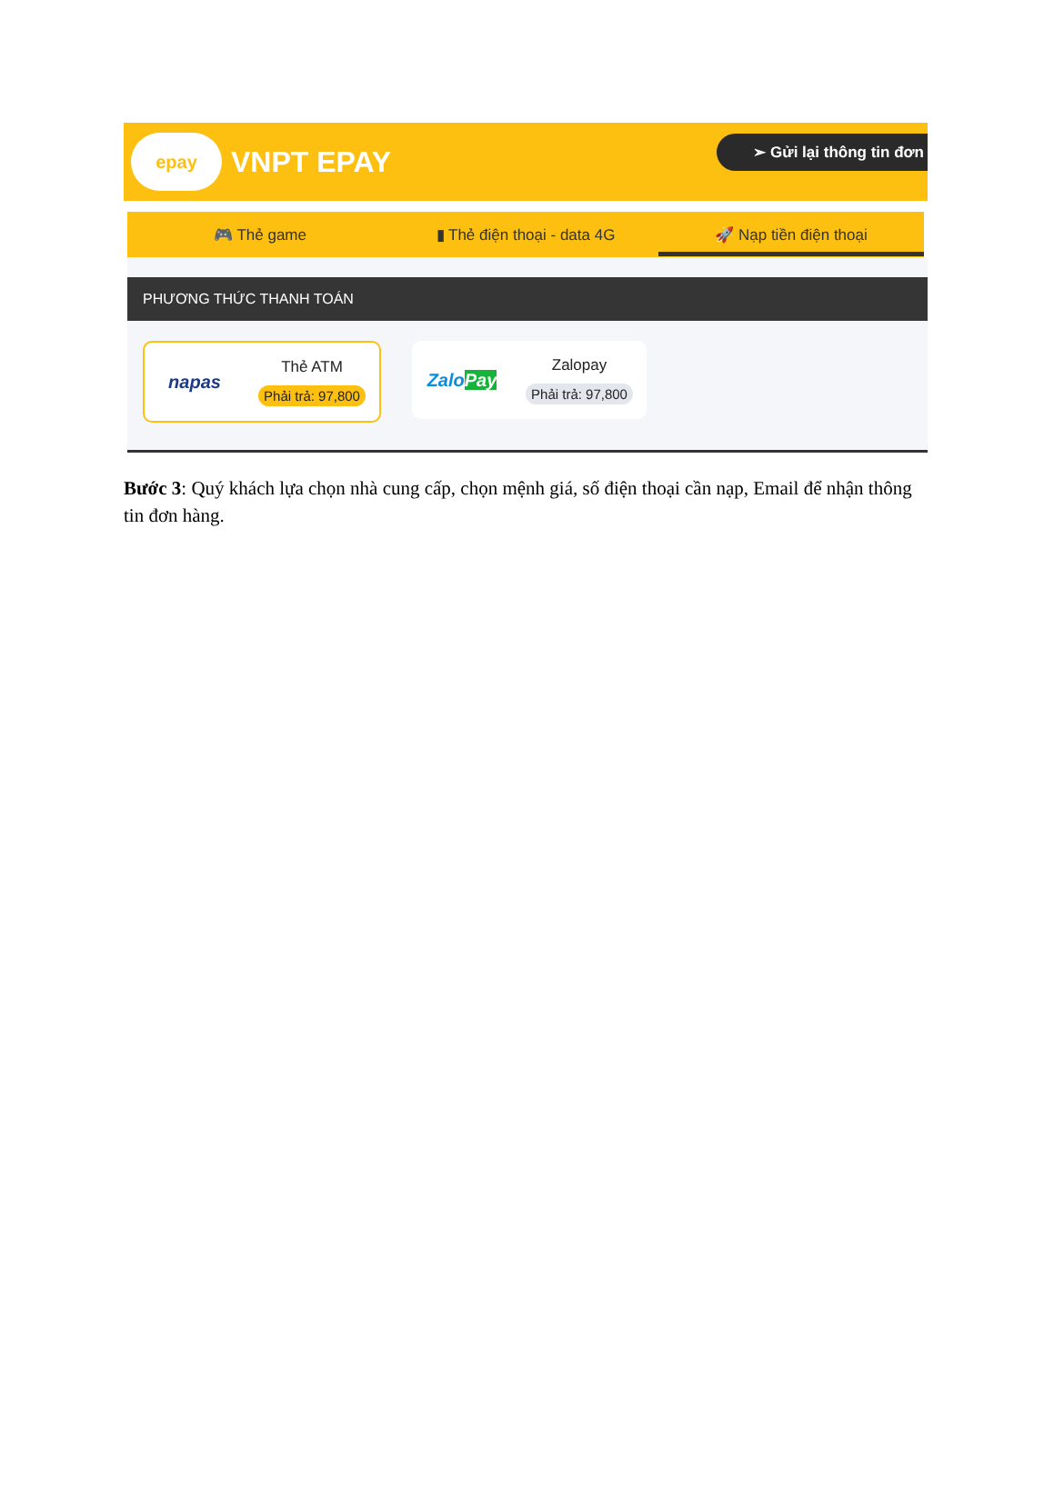epay
VNPT EPAY
➢ Gửi lại thông tin đơn
🎮 Thẻ game ▮ Thẻ điện thoại - data 4G
🚀 Nạp tiền điện thoại
PHƯƠNG THỨC THANH TOÁN
napas
Thẻ ATM
Phải trả: 97,800
Zalo Pay
Zalopay
Phải trả: 97,800
Bước 3: Quý khách lựa chọn nhà cung cấp, chọn mệnh giá, số điện thoại cần nạp, Email để nhận thông tin đơn hàng.